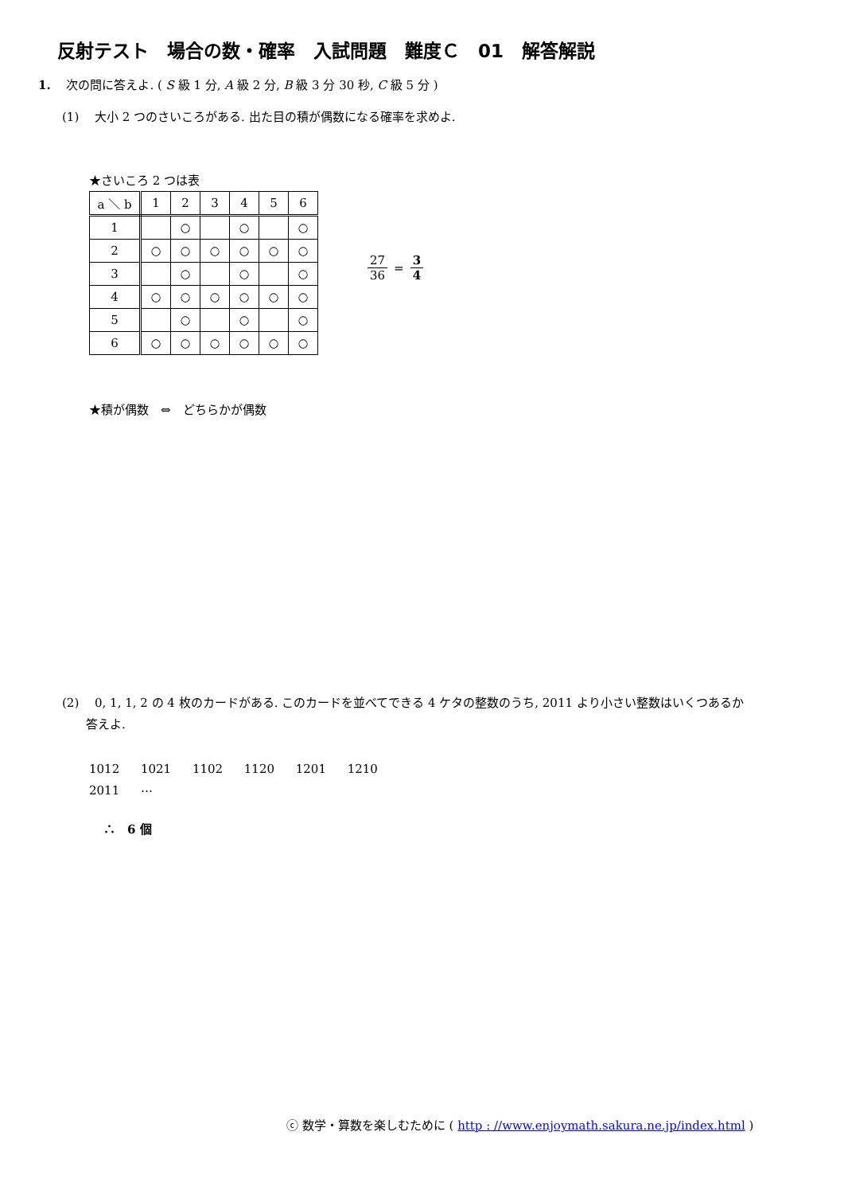反射テスト　場合の数・確率　入試問題　難度Ｃ　01　解答解説
1.　 次の問に答えよ. ( S 級 1 分, A 級 2 分, B 級 3 分 30 秒, C 級 5 分 )
(1)　 大小 2 つのさいころがある. 出た目の積が偶数になる確率を求めよ.
★さいころ 2 つは表
| a ＼ b | 1 | 2 | 3 | 4 | 5 | 6 |
| 1 | | ○ | | ○ | | ○ |
| 2 | ○ | ○ | ○ | ○ | ○ | ○ |
| 3 | | ○ | | ○ | | ○ |
| 4 | ○ | ○ | ○ | ○ | ○ | ○ |
| 5 | | ○ | | ○ | | ○ |
| 6 | ○ | ○ | ○ | ○ | ○ | ○ |
27 36 = 3 4
★積が偶数　⇔　どちらかが偶数
(2)　 0, 1, 1, 2 の 4 枚のカードがある. このカードを並べてできる 4 ケタの整数のうち, 2011 より小さい整数はいくつあるか
　　答えよ.
1012 1021 1102 1120 1201 1210
2011 ⋯
∴　6 個
ⓒ 数学・算数を楽しむために ( http : //www.enjoymath.sakura.ne.jp/index.html )